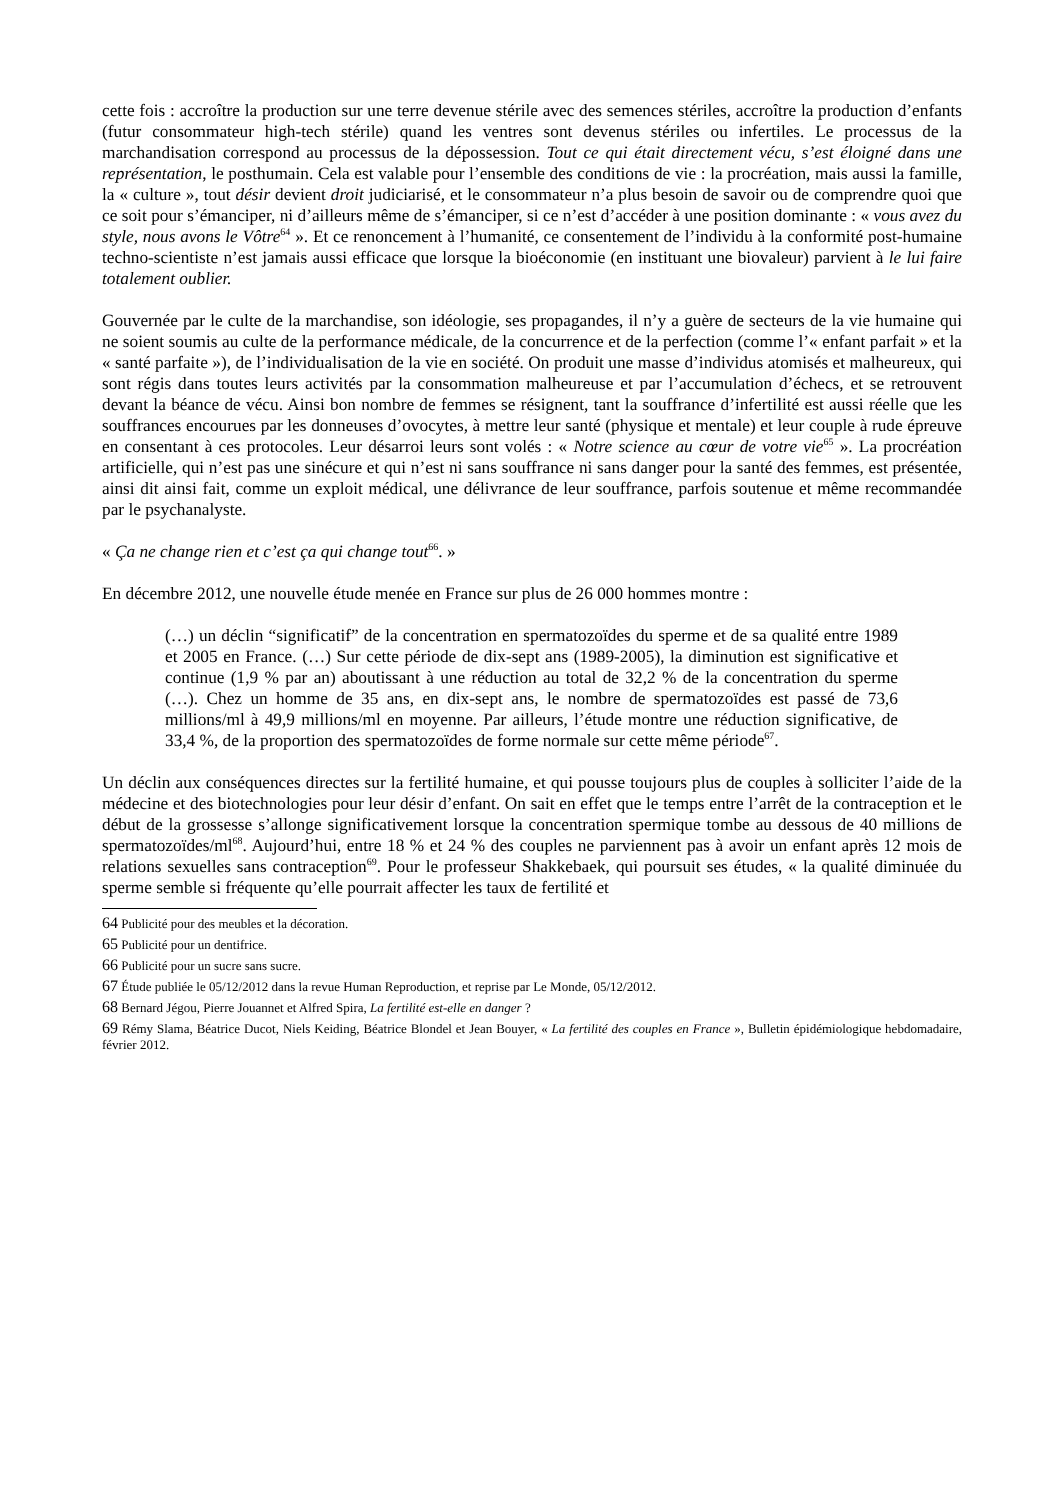cette fois : accroître la production sur une terre devenue stérile avec des semences stériles, accroître la production d’enfants (futur consommateur high-tech stérile) quand les ventres sont devenus stériles ou infertiles. Le processus de la marchandisation correspond au processus de la dépossession. Tout ce qui était directement vécu, s’est éloigné dans une représentation, le posthumain. Cela est valable pour l’ensemble des conditions de vie : la procréation, mais aussi la famille, la « culture », tout désir devient droit judiciarisé, et le consommateur n’a plus besoin de savoir ou de comprendre quoi que ce soit pour s’émanciper, ni d’ailleurs même de s’émanciper, si ce n’est d’accéder à une position dominante : « vous avez du style, nous avons le Vôtre<sup>64</sup> ». Et ce renoncement à l’humanité, ce consentement de l’individu à la conformité post-humaine techno-scientiste n’est jamais aussi efficace que lorsque la bioéconomie (en instituant une biovaleur) parvient à le lui faire totalement oublier.
Gouvernée par le culte de la marchandise, son idéologie, ses propagandes, il n’y a guère de secteurs de la vie humaine qui ne soient soumis au culte de la performance médicale, de la concurrence et de la perfection (comme l’« enfant parfait » et la « santé parfaite »), de l’individualisation de la vie en société. On produit une masse d’individus atomisés et malheureux, qui sont régis dans toutes leurs activités par la consommation malheureuse et par l’accumulation d’échecs, et se retrouvent devant la béance de vécu. Ainsi bon nombre de femmes se résignent, tant la souffrance d’infertilité est aussi réelle que les souffrances encourues par les donneuses d’ovocytes, à mettre leur santé (physique et mentale) et leur couple à rude épreuve en consentant à ces protocoles. Leur désarroi leurs sont volés : « Notre science au cœur de votre vie<sup>65</sup> ». La procréation artificielle, qui n’est pas une sinécure et qui n’est ni sans souffrance ni sans danger pour la santé des femmes, est présentée, ainsi dit ainsi fait, comme un exploit médical, une délivrance de leur souffrance, parfois soutenue et même recommandée par le psychanalyste.
« Ça ne change rien et c’est ça qui change tout<sup>66</sup>. »
En décembre 2012, une nouvelle étude menée en France sur plus de 26 000 hommes montre :
(…) un déclin “significatif” de la concentration en spermatozoïdes du sperme et de sa qualité entre 1989 et 2005 en France. (…) Sur cette période de dix-sept ans (1989-2005), la diminution est significative et continue (1,9 % par an) aboutissant à une réduction au total de 32,2 % de la concentration du sperme (…). Chez un homme de 35 ans, en dix-sept ans, le nombre de spermatozoïdes est passé de 73,6 millions/ml à 49,9 millions/ml en moyenne. Par ailleurs, l’étude montre une réduction significative, de 33,4 %, de la proportion des spermatozoïdes de forme normale sur cette même période<sup>67</sup>.
Un déclin aux conséquences directes sur la fertilité humaine, et qui pousse toujours plus de couples à solliciter l’aide de la médecine et des biotechnologies pour leur désir d’enfant. On sait en effet que le temps entre l’arrêt de la contraception et le début de la grossesse s’allonge significativement lorsque la concentration spermique tombe au dessous de 40 millions de spermatozoïdes/ml<sup>68</sup>. Aujourd’hui, entre 18 % et 24 % des couples ne parviennent pas à avoir un enfant après 12 mois de relations sexuelles sans contraception<sup>69</sup>. Pour le professeur Shakkebaek, qui poursuit ses études, « la qualité diminuée du sperme semble si fréquente qu’elle pourrait affecter les taux de fertilité et
64 Publicité pour des meubles et la décoration.
65 Publicité pour un dentifrice.
66 Publicité pour un sucre sans sucre.
67 Étude publiée le 05/12/2012 dans la revue Human Reproduction, et reprise par Le Monde, 05/12/2012.
68 Bernard Jégou, Pierre Jouannet et Alfred Spira, La fertilité est-elle en danger ?
69 Rémy Slama, Béatrice Ducot, Niels Keiding, Béatrice Blondel et Jean Bouyer, « La fertilité des couples en France », Bulletin épidémiologique hebdomadaire, février 2012.